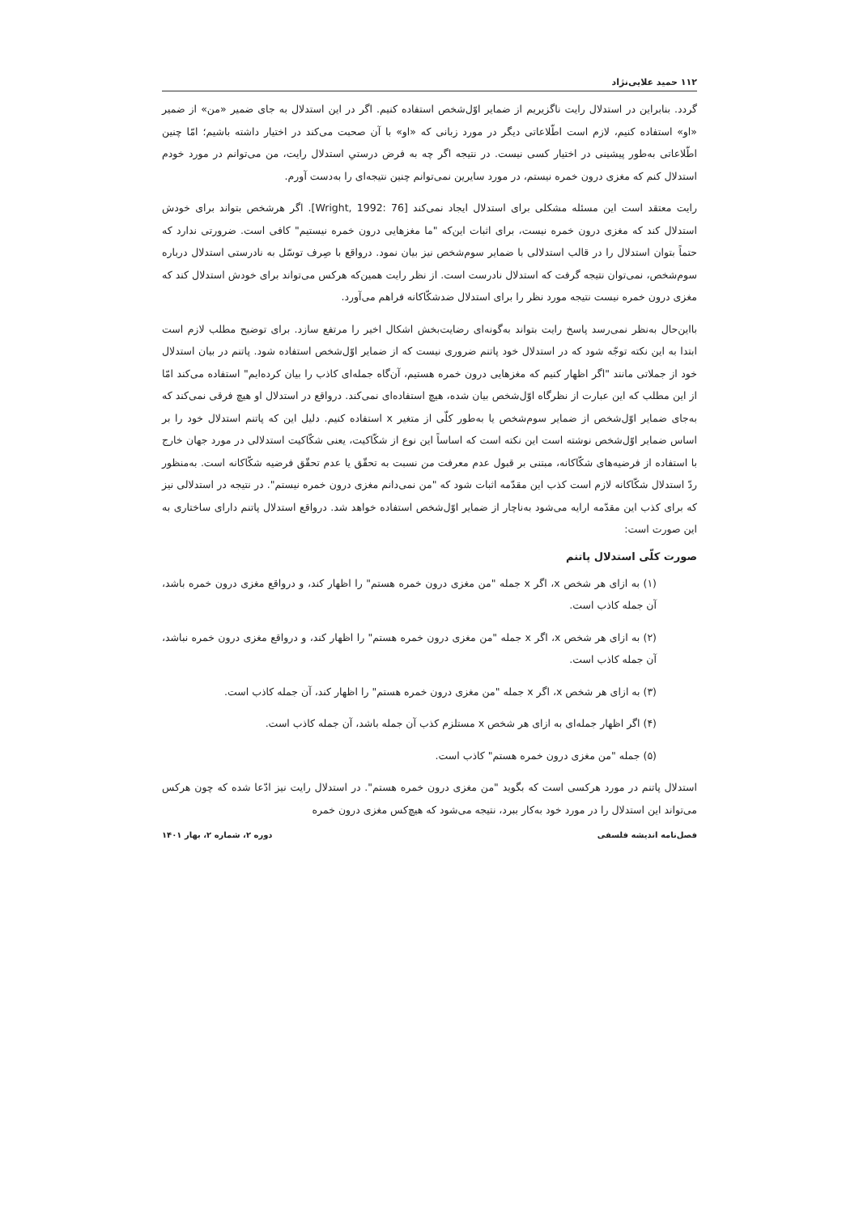۱۱۲ حمید علایی‌نژاد
گردد. بنابراین در استدلال رایت ناگزیریم از ضمایر اوّل‌شخص استفاده کنیم. اگر در این استدلال به جای ضمیر «من» از ضمیر «او» استفاده کنیم، لازم است اطّلاعاتی دیگر در مورد زبانی که «او» با آن صحبت می‌کند در اختیار داشته باشیم؛ امّا چنین اطّلاعاتی به‌طور پیشینی در اختیار کسی نیست. در نتیجه اگر چه به فرض درستیِ استدلال رایت، من می‌توانم در مورد خودم استدلال کنم که مغزی درون خمره نیستم، در مورد سایرین نمی‌توانم چنین نتیجه‌ای را به‌دست آورم.
رایت معتقد است این مسئله مشکلی برای استدلال ایجاد نمی‌کند [Wright, 1992: 76]. اگر هرشخص بتواند برای خودش استدلال کند که مغزی درون خمره نیست، برای اثبات این‌که "ما مغزهایی درون خمره نیستیم" کافی است. ضرورتی ندارد که حتماً بتوان استدلال را در قالب استدلالی با ضمایر سوم‌شخص نیز بیان نمود. درواقع با صِرف توسّل به نادرستی استدلال درباره سوم‌شخص، نمی‌توان نتیجه گرفت که استدلال نادرست است. از نظر رایت همین‌که هرکس می‌تواند برای خودش استدلال کند که مغزی درون خمره نیست نتیجه مورد نظر را برای استدلال ضدشکّاکانه فراهم می‌آورد.
بااین‌حال به‌نظر نمی‌رسد پاسخ رایت بتواند به‌گونه‌ای رضایت‌بخش اشکال اخیر را مرتفع سازد. برای توضیح مطلب لازم است ابتدا به این نکته توجّه شود که در استدلال خود پاتنم ضروری نیست که از ضمایر اوّل‌شخص استفاده شود. پاتنم در بیان استدلال خود از جملاتی مانند "اگر اظهار کنیم که مغزهایی درون خمره هستیم، آن‌گاه جمله‌ای کاذب را بیان کرده‌ایم" استفاده می‌کند امّا از این مطلب که این عبارت از نظرگاه اوّل‌شخص بیان شده، هیچ استفاده‌ای نمی‌کند. درواقع در استدلال او هیچ فرقی نمی‌کند که به‌جای ضمایر اوّل‌شخص از ضمایر سوم‌شخص یا به‌طور کلّی از متغیر x استفاده کنیم. دلیل این که پاتنم استدلال خود را بر اساس ضمایر اوّل‌شخص نوشته است این نکته است که اساساً این نوع از شکّاکیت، یعنی شکّاکیت استدلالی در مورد جهان خارج با استفاده از فرضیه‌های شکّاکانه، مبتنی بر قبول عدم معرفت من نسبت به تحقّق یا عدم تحقّق فرضیه شکّاکانه است. به‌منظور ردّ استدلال شکّاکانه لازم است کذب این مقدّمه اثبات شود که "من نمی‌دانم مغزی درون خمره نیستم". در نتیجه در استدلالی نیز که برای کذب این مقدّمه ارایه می‌شود به‌ناچار از ضمایر اوّل‌شخص استفاده خواهد شد. درواقع استدلال پاتنم دارای ساختاری به این صورت است:
صورت کلّی استدلال پاتنم
(۱) به ازای هر شخص x، اگر x جمله "من مغزی درون خمره هستم" را اظهار کند، و درواقع مغزی درون خمره باشد، آن جمله کاذب است.
(۲) به ازای هر شخص x، اگر x جمله "من مغزی درون خمره هستم" را اظهار کند، و درواقع مغزی درون خمره نباشد، آن جمله کاذب است.
(۳) به ازای هر شخص x، اگر x جمله "من مغزی درون خمره هستم" را اظهار کند، آن جمله کاذب است.
(۴) اگر اظهار جمله‌ای به ازای هر شخص x مستلزم کذب آن جمله باشد، آن جمله کاذب است.
(۵) جمله "من مغزی درون خمره هستم" کاذب است.
استدلال پاتنم در مورد هرکسی است که بگوید "من مغزی درون خمره هستم". در استدلال رایت نیز ادّعا شده که چون هرکس می‌تواند این استدلال را در مورد خود به‌کار ببرد، نتیجه می‌شود که هیچ‌کس مغزی درون خمره
فصل‌نامه اندیشه فلسفی دوره ۲، شماره ۲، بهار ۱۴۰۱